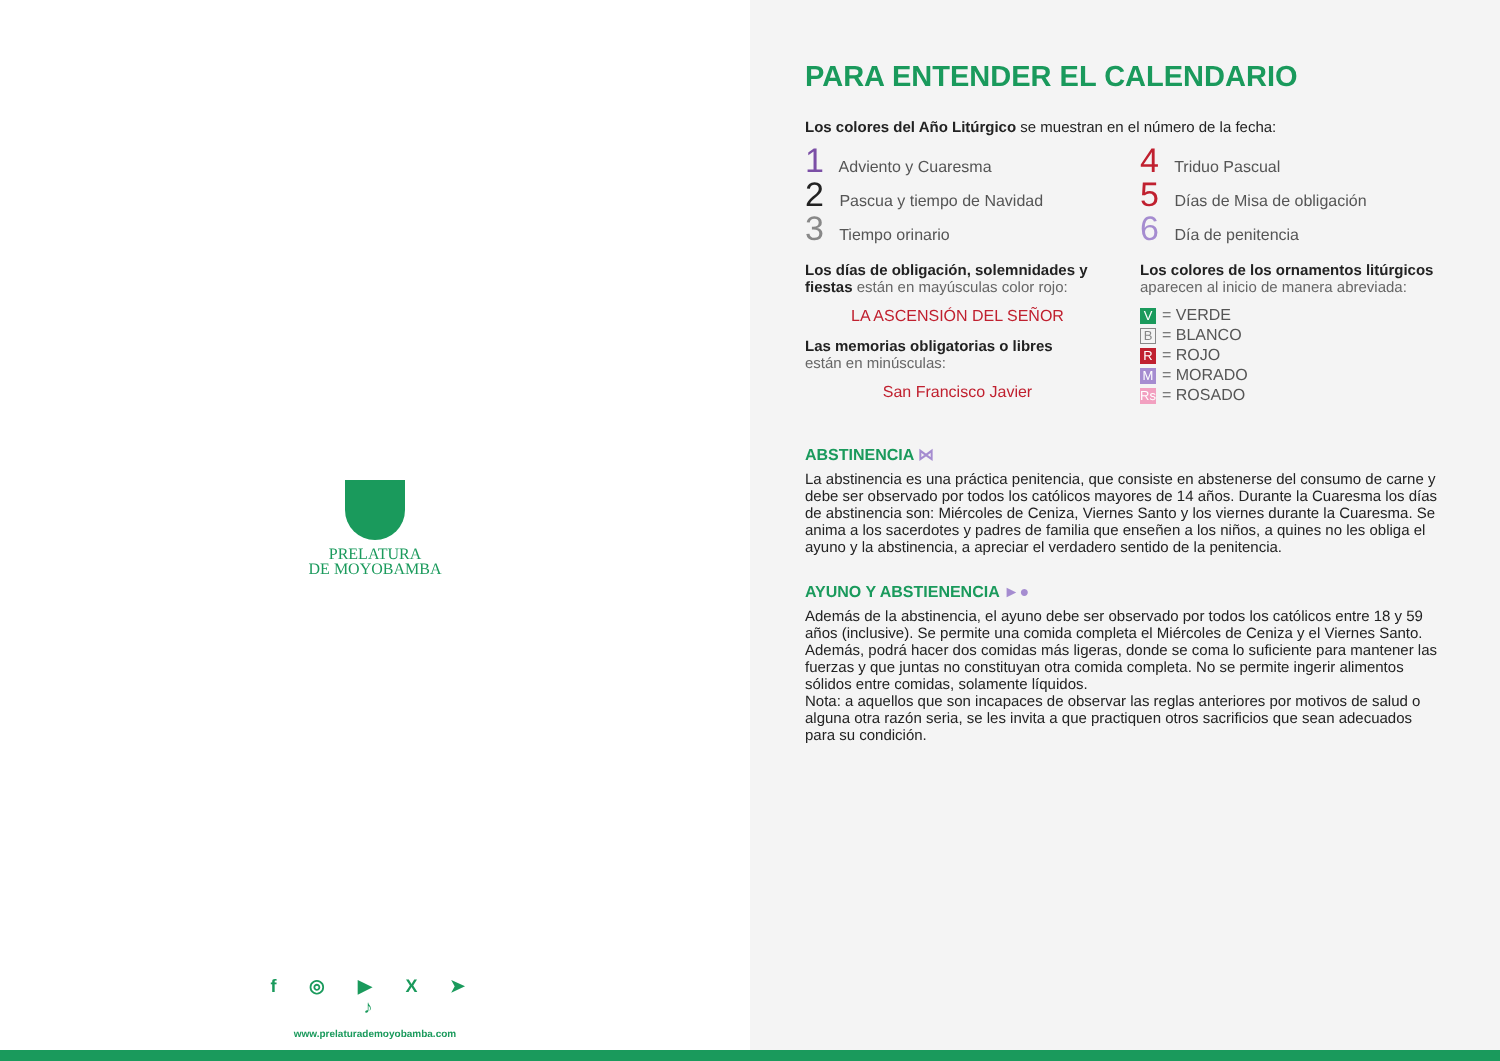PRELATURA
DE MOYOBAMBA
f ◎ ▶ X ➤ ♪
www.prelaturademoyobamba.com
PARA ENTENDER EL CALENDARIO
Los colores del Año Litúrgico se muestran en el número de la fecha:
1 Adviento y Cuaresma
2 Pascua y tiempo de Navidad
3 Tiempo orinario
4 Triduo Pascual
5 Días de Misa de obligación
6 Día de penitencia
Los días de obligación, solemnidades y fiestas están en mayúsculas color rojo:
LA ASCENSIÓN DEL SEÑOR
Las memorias obligatorias o libres
están en minúsculas:
San Francisco Javier
Los colores de los ornamentos litúrgicos aparecen al inicio de manera abreviada:
V = VERDE
B = BLANCO
R = ROJO
M = MORADO
Rs = ROSADO
ABSTINENCIA ⋈
La abstinencia es una práctica penitencia, que consiste en abstenerse del consumo de carne y debe ser observado por todos los católicos mayores de 14 años. Durante la Cuaresma los días de abstinencia son: Miércoles de Ceniza, Viernes Santo y los viernes durante la Cuaresma. Se anima a los sacerdotes y padres de familia que enseñen a los niños, a quines no les obliga el ayuno y la abstinencia, a apreciar el verdadero sentido de la penitencia.
AYUNO Y ABSTIENENCIA ►●
Además de la abstinencia, el ayuno debe ser observado por todos los católicos entre 18 y 59 años (inclusive). Se permite una comida completa el Miércoles de Ceniza y el Viernes Santo. Además, podrá hacer dos comidas más ligeras, donde se coma lo suficiente para mantener las fuerzas y que juntas no constituyan otra comida completa. No se permite ingerir alimentos sólidos entre comidas, solamente líquidos.
Nota: a aquellos que son incapaces de observar las reglas anteriores por motivos de salud o alguna otra razón seria, se les invita a que practiquen otros sacrificios que sean adecuados para su condición.